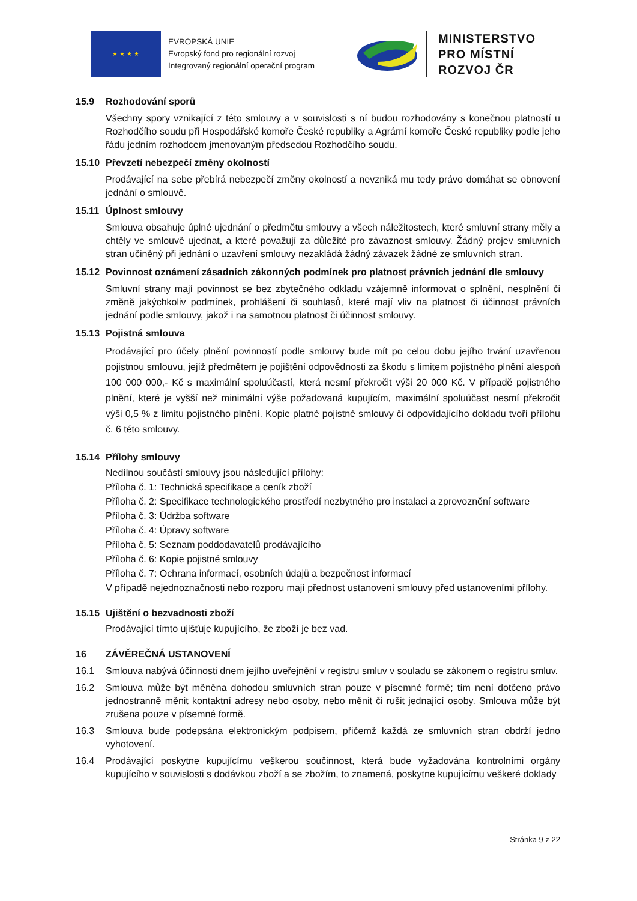★ ★ ★ ★
EVROPSKÁ UNIE
Evropský fond pro regionální rozvoj
Integrovaný regionální operační program
MINISTERSTVO
PRO MÍSTNÍ
ROZVOJ ČR
15.9 Rozhodování sporů
Všechny spory vznikající z této smlouvy a v souvislosti s ní budou rozhodovány s konečnou platností u Rozhodčího soudu při Hospodářské komoře České republiky a Agrární komoře České republiky podle jeho řádu jedním rozhodcem jmenovaným předsedou Rozhodčího soudu.
15.10 Převzetí nebezpečí změny okolností
Prodávající na sebe přebírá nebezpečí změny okolností a nevzniká mu tedy právo domáhat se obnovení jednání o smlouvě.
15.11 Úplnost smlouvy
Smlouva obsahuje úplné ujednání o předmětu smlouvy a všech náležitostech, které smluvní strany měly a chtěly ve smlouvě ujednat, a které považují za důležité pro závaznost smlouvy. Žádný projev smluvních stran učiněný při jednání o uzavření smlouvy nezakládá žádný závazek žádné ze smluvních stran.
15.12 Povinnost oznámení zásadních zákonných podmínek pro platnost právních jednání dle smlouvy
Smluvní strany mají povinnost se bez zbytečného odkladu vzájemně informovat o splnění, nesplnění či změně jakýchkoliv podmínek, prohlášení či souhlasů, které mají vliv na platnost či účinnost právních jednání podle smlouvy, jakož i na samotnou platnost či účinnost smlouvy.
15.13 Pojistná smlouva
Prodávající pro účely plnění povinností podle smlouvy bude mít po celou dobu jejího trvání uzavřenou pojistnou smlouvu, jejíž předmětem je pojištění odpovědnosti za škodu s limitem pojistného plnění alespoň 100 000 000,- Kč s maximální spoluúčastí, která nesmí překročit výši 20 000 Kč. V případě pojistného plnění, které je vyšší než minimální výše požadovaná kupujícím, maximální spoluúčast nesmí překročit výši 0,5 % z limitu pojistného plnění. Kopie platné pojistné smlouvy či odpovídajícího dokladu tvoří přílohu č. 6 této smlouvy.
15.14 Přílohy smlouvy
Nedílnou součástí smlouvy jsou následující přílohy:
Příloha č. 1: Technická specifikace a ceník zboží
Příloha č. 2: Specifikace technologického prostředí nezbytného pro instalaci a zprovoznění software
Příloha č. 3: Údržba software
Příloha č. 4: Úpravy software
Příloha č. 5: Seznam poddodavatelů prodávajícího
Příloha č. 6: Kopie pojistné smlouvy
Příloha č. 7: Ochrana informací, osobních údajů a bezpečnost informací
V případě nejednoznačnosti nebo rozporu mají přednost ustanovení smlouvy před ustanoveními přílohy.
15.15 Ujištění o bezvadnosti zboží
Prodávající tímto ujišťuje kupujícího, že zboží je bez vad.
16 ZÁVĚREČNÁ USTANOVENÍ
16.1 Smlouva nabývá účinnosti dnem jejího uveřejnění v registru smluv v souladu se zákonem o registru smluv.
16.2 Smlouva může být měněna dohodou smluvních stran pouze v písemné formě; tím není dotčeno právo jednostranně měnit kontaktní adresy nebo osoby, nebo měnit či rušit jednající osoby. Smlouva může být zrušena pouze v písemné formě.
16.3 Smlouva bude podepsána elektronickým podpisem, přičemž každá ze smluvních stran obdrží jedno vyhotovení.
16.4 Prodávající poskytne kupujícímu veškerou součinnost, která bude vyžadována kontrolními orgány kupujícího v souvislosti s dodávkou zboží a se zbožím, to znamená, poskytne kupujícímu veškeré doklady
Stránka 9 z 22